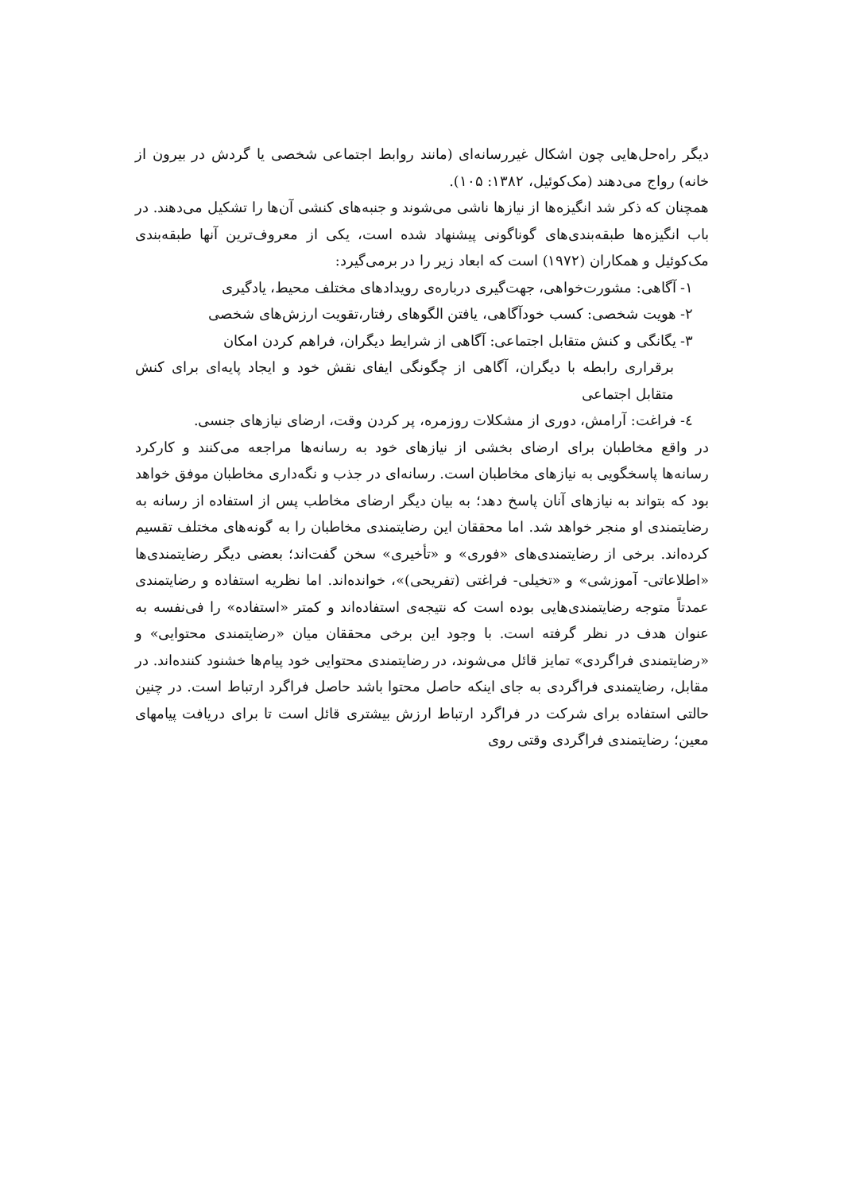دیگر راه‌حل‌هایی چون اشکال غیررسانه‌ای (مانند روابط اجتماعی شخصی یا گردش در بیرون از خانه) رواج می‌دهند (مک‌کوئیل، ۱۳۸۲: ۱۰۵).
همچنان که ذکر شد انگیزه‌ها از نیازها ناشی می‌شوند و جنبه‌های کنشی آن‌ها را تشکیل می‌دهند. در باب انگیزه‌ها طبقه‌بندی‌های گوناگونی پیشنهاد شده است، یکی از معروف‌ترین آنها طبقه‌بندی مک‌کوئیل و همکاران (۱۹۷۲) است که ابعاد زیر را در برمی‌گیرد:
۱- آگاهی: مشورت‌خواهی، جهت‌گیری درباره‌ی رویدادهای مختلف محیط، یادگیری
۲- هویت شخصی: کسب خودآگاهی، یافتن الگوهای رفتار،تقویت ارزش‌های شخصی
۳- یگانگی و کنش متقابل اجتماعی: آگاهی از شرایط دیگران، فراهم کردن امکان
برقراری رابطه با دیگران، آگاهی از چگونگی ایفای نقش خود و ایجاد پایه‌ای برای کنش متقابل اجتماعی
٤- فراغت: آرامش، دوری از مشکلات روزمره، پر کردن وقت، ارضای نیازهای جنسی.
در واقع مخاطبان برای ارضای بخشی از نیازهای خود به رسانه‌ها مراجعه می‌کنند و کارکرد رسانه‌ها پاسخگویی به نیازهای مخاطبان است. رسانه‌ای در جذب و نگه‌داری مخاطبان موفق خواهد بود که بتواند به نیازهای آنان پاسخ دهد؛ به بیان دیگر ارضای مخاطب پس از استفاده از رسانه به رضایتمندی او منجر خواهد شد. اما محققان این رضایتمندی مخاطبان را به گونه‌های مختلف تقسیم کرده‌اند. برخی از رضایتمندی‌های «فوری» و «تأخیری» سخن گفت‌اند؛ بعضی دیگر رضایتمندی‌ها «اطلاعاتی- آموزشی» و «تخیلی- فراغتی (تفریحی)»، خوانده‌اند. اما نظریه استفاده و رضایتمندی عمدتاً متوجه رضایتمندی‌هایی بوده است که نتیجه‌ی استفاده‌اند و کمتر «استفاده» را فی‌نفسه به عنوان هدف در نظر گرفته است. با وجود این برخی محققان میان «رضایتمندی محتوایی» و «رضایتمندی فراگردی» تمایز قائل می‌شوند، در رضایتمندی محتوایی خود پیام‌ها خشنود کننده‌اند. در مقابل، رضایتمندی فراگردی به جای اینکه حاصل محتوا باشد حاصل فراگرد ارتباط است. در چنین حالتی استفاده برای شرکت در فراگرد ارتباط ارزش بیشتری قائل است تا برای دریافت پیامهای معین؛ رضایتمندی فراگردی وقتی روی